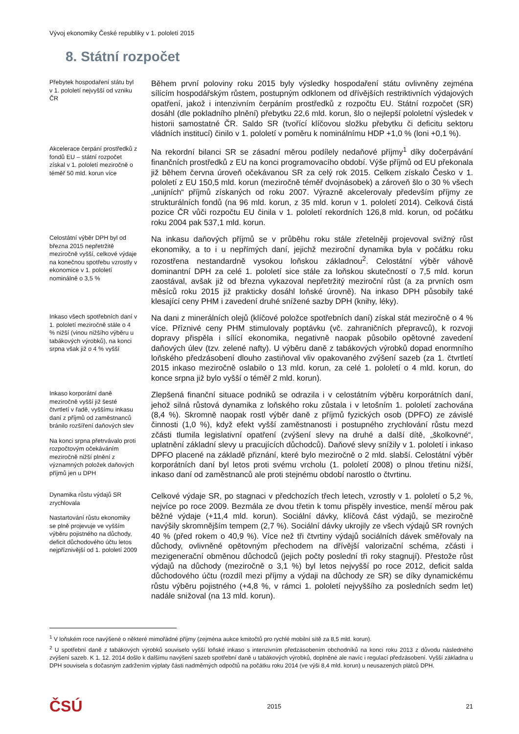Vývoj ekonomiky České republiky v 1. pololetí 2015
8. Státní rozpočet
Přebytek hospodaření státu byl v 1. pololetí nejvyšší od vzniku ČR
Během první poloviny roku 2015 byly výsledky hospodaření státu ovlivněny zejména sílícím hospodářským růstem, postupným odklonem od dřívějších restriktivních výdajových opatření, jakož i intenzivním čerpáním prostředků z rozpočtu EU. Státní rozpočet (SR) dosáhl (dle pokladního plnění) přebytku 22,6 mld. korun, šlo o nejlepší pololetní výsledek v historii samostatné ČR. Saldo SR (tvořící klíčovou složku přebytku či deficitu sektoru vládních institucí) činilo v 1. pololetí v poměru k nominálnímu HDP +1,0 % (loni +0,1 %).
Akcelerace čerpání prostředků z fondů EU – státní rozpočet získal v 1. pololetí meziročně o téměř 50 mld. korun více
Na rekordní bilanci SR se zásadní měrou podílely nedaňové příjmy<sup>1</sup> díky dočerpávání finančních prostředků z EU na konci programovacího období. Výše příjmů od EU překonala již během června úroveň očekávanou SR za celý rok 2015. Celkem získalo Česko v 1. pololetí z EU 150,5 mld. korun (meziročně téměř dvojnásobek) a zároveň šlo o 30 % všech „unijních“ příjmů získaných od roku 2007. Výrazně akcelerovaly především příjmy ze strukturálních fondů (na 96 mld. korun, z 35 mld. korun v 1. pololetí 2014). Celková čistá pozice ČR vůči rozpočtu EU činila v 1. pololetí rekordních 126,8 mld. korun, od počátku roku 2004 pak 537,1 mld. korun.
Celostátní výběr DPH byl od března 2015 nepřetržitě meziročně vyšší, celkové výdaje na konečnou spotřebu vzrostly v ekonomice v 1. pololetí nominálně o 3,5 %
Na inkasu daňových příjmů se v průběhu roku stále zřetelněji projevoval svižný růst ekonomiky, a to i u nepřímých daní, jejichž meziroční dynamika byla v počátku roku rozostřena nestandardně vysokou loňskou základnou<sup>2</sup>. Celostátní výběr váhově dominantní DPH za celé 1. pololetí sice stále za loňskou skutečností o 7,5 mld. korun zaostával, avšak již od března vykazoval nepřetržitý meziroční růst (a za prvních osm měsíců roku 2015 již prakticky dosáhl loňské úrovně). Na inkaso DPH působily také klesající ceny PHM i zavedení druhé snížené sazby DPH (knihy, léky).
Inkaso všech spotřebních daní v 1. pololetí meziročně stále o 4 % nižší (vinou nižšího výběru u tabákových výrobků), na konci srpna však již o 4 % vyšší
Na dani z minerálních olejů (klíčové položce spotřebních daní) získal stát meziročně o 4 % více. Příznivé ceny PHM stimulovaly poptávku (vč. zahraničních přepravců), k rozvoji dopravy přispěla i sílící ekonomika, negativně naopak působilo opětovné zavedení daňových úlev (tzv. zelené nafty). U výběru daně z tabákových výrobků dopad enormního loňského předzásobení dlouho zastiňoval vliv opakovaného zvýšení sazeb (za 1. čtvrtletí 2015 inkaso meziročně oslabilo o 13 mld. korun, za celé 1. pololetí o 4 mld. korun, do konce srpna již bylo vyšší o téměř 2 mld. korun).
Inkaso korporátní daně meziročně vyšší již šesté čtvrtletí v řadě, vyššímu inkasu daní z příjmů od zaměstnanců bránilo rozšíření daňových slev
Na konci srpna přetrvávalo proti rozpočtovým očekáváním meziročně nižší plnění z významných položek daňových příjmů jen u DPH
Zlepšená finanční situace podniků se odrazila i v celostátním výběru korporátních daní, jehož silná růstová dynamika z loňského roku zůstala i v letošním 1. pololetí zachována (8,4 %). Skromně naopak rostl výběr daně z příjmů fyzických osob (DPFO) ze závislé činnosti (1,0 %), když efekt vyšší zaměstnanosti i postupného zrychlování růstu mezd zčásti tlumila legislativní opatření (zvýšení slevy na druhé a další dítě, „školkovné“, uplatnění základní slevy u pracujících důchodců). Daňové slevy snížily v 1. pololetí i inkaso DPFO placené na základě přiznání, které bylo meziročně o 2 mld. slabší. Celostátní výběr korporátních daní byl letos proti svému vrcholu (1. pololetí 2008) o plnou třetinu nižší, inkaso daní od zaměstnanců ale proti stejnému období narostlo o čtvrtinu.
Dynamika růstu výdajů SR zrychlovala
Nastartování růstu ekonomiky se plně projevuje ve vyšším výběru pojistného na důchody, deficit důchodového účtu letos nejpříznivější od 1. pololetí 2009
Celkové výdaje SR, po stagnaci v předchozích třech letech, vzrostly v 1. pololetí o 5,2 %, nejvíce po roce 2009. Bezmála ze dvou třetin k tomu přispěly investice, menší měrou pak běžné výdaje (+11,4 mld. korun). Sociální dávky, klíčová část výdajů, se meziročně navýšily skromnějším tempem (2,7 %). Sociální dávky ukrojily ze všech výdajů SR rovných 40 % (před rokem o 40,9 %). Více než tři čtvrtiny výdajů sociálních dávek směřovaly na důchody, ovlivněné opětovným přechodem na dřívější valorizační schéma, zčásti i mezigenerační obměnou důchodců (jejich počty poslední tři roky stagnují). Přestože růst výdajů na důchody (meziročně o 3,1 %) byl letos nejvyšší po roce 2012, deficit salda důchodového účtu (rozdíl mezi příjmy a výdaji na důchody ze SR) se díky dynamickému růstu výběru pojistného (+4,8 %, v rámci 1. pololetí nejvyššího za posledních sedm let) nadále snižoval (na 13 mld. korun).
<sup>1</sup> V loňském roce navýšené o některé mimořádné příjmy (zejména aukce kmitočtů pro rychlé mobilní sítě za 8,5 mld. korun).
<sup>2</sup> U spotřební daně z tabákových výrobků souviselo vyšší loňské inkaso s intenzivním předzásobením obchodníků na konci roku 2013 z důvodu následného zvýšení sazeb. K 1. 12. 2014 došlo k dalšímu navýšení sazeb spotřební daně u tabákových výrobků, doplněné ale navíc i regulací předzásobení. Vyšší základna u DPH souvisela s dočasným zadržením výplaty části nadměrných odpočtů na počátku roku 2014 (ve výši 8,4 mld. korun) u neusazených plátců DPH.
ČSÚ 2015 21